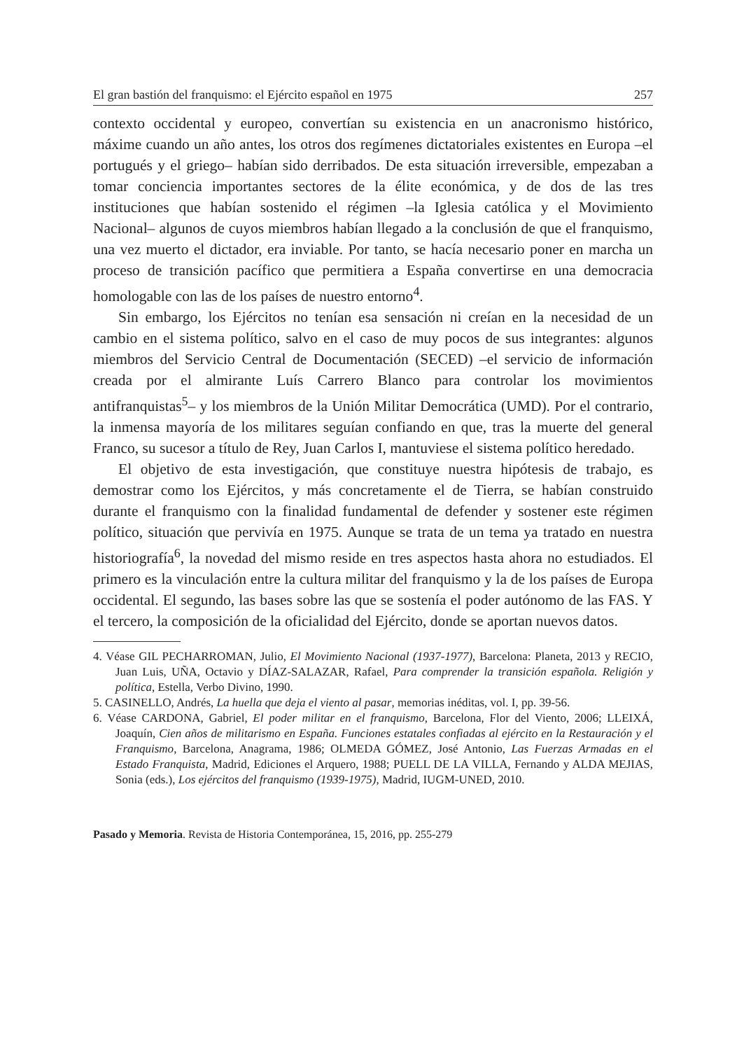El gran bastión del franquismo: el Ejército español en 1975 257
contexto occidental y europeo, convertían su existencia en un anacronismo histórico, máxime cuando un año antes, los otros dos regímenes dictatoriales existentes en Europa –el portugués y el griego– habían sido derribados. De esta situación irreversible, empezaban a tomar conciencia importantes sectores de la élite económica, y de dos de las tres instituciones que habían sostenido el régimen –la Iglesia católica y el Movimiento Nacional– algunos de cuyos miembros habían llegado a la conclusión de que el franquismo, una vez muerto el dictador, era inviable. Por tanto, se hacía necesario poner en marcha un proceso de transición pacífico que permitiera a España convertirse en una democracia homologable con las de los países de nuestro entorno<sup>4</sup>.
Sin embargo, los Ejércitos no tenían esa sensación ni creían en la necesidad de un cambio en el sistema político, salvo en el caso de muy pocos de sus integrantes: algunos miembros del Servicio Central de Documentación (SECED) –el servicio de información creada por el almirante Luís Carrero Blanco para controlar los movimientos antifranquistas<sup>5</sup>– y los miembros de la Unión Militar Democrática (UMD). Por el contrario, la inmensa mayoría de los militares seguían confiando en que, tras la muerte del general Franco, su sucesor a título de Rey, Juan Carlos I, mantuviese el sistema político heredado.
El objetivo de esta investigación, que constituye nuestra hipótesis de trabajo, es demostrar como los Ejércitos, y más concretamente el de Tierra, se habían construido durante el franquismo con la finalidad fundamental de defender y sostener este régimen político, situación que pervivía en 1975. Aunque se trata de un tema ya tratado en nuestra historiografía<sup>6</sup>, la novedad del mismo reside en tres aspectos hasta ahora no estudiados. El primero es la vinculación entre la cultura militar del franquismo y la de los países de Europa occidental. El segundo, las bases sobre las que se sostenía el poder autónomo de las FAS. Y el tercero, la composición de la oficialidad del Ejército, donde se aportan nuevos datos.
4. Véase GIL PECHARROMAN, Julio, El Movimiento Nacional (1937-1977), Barcelona: Planeta, 2013 y RECIO, Juan Luis, UÑA, Octavio y DÍAZ-SALAZAR, Rafael, Para comprender la transición española. Religión y política, Estella, Verbo Divino, 1990.
5. CASINELLO, Andrés, La huella que deja el viento al pasar, memorias inéditas, vol. I, pp. 39-56.
6. Véase CARDONA, Gabriel, El poder militar en el franquismo, Barcelona, Flor del Viento, 2006; LLEIXÁ, Joaquín, Cien años de militarismo en España. Funciones estatales confiadas al ejército en la Restauración y el Franquismo, Barcelona, Anagrama, 1986; OLMEDA GÓMEZ, José Antonio, Las Fuerzas Armadas en el Estado Franquista, Madrid, Ediciones el Arquero, 1988; PUELL DE LA VILLA, Fernando y ALDA MEJIAS, Sonia (eds.), Los ejércitos del franquismo (1939-1975), Madrid, IUGM-UNED, 2010.
Pasado y Memoria. Revista de Historia Contemporánea, 15, 2016, pp. 255-279